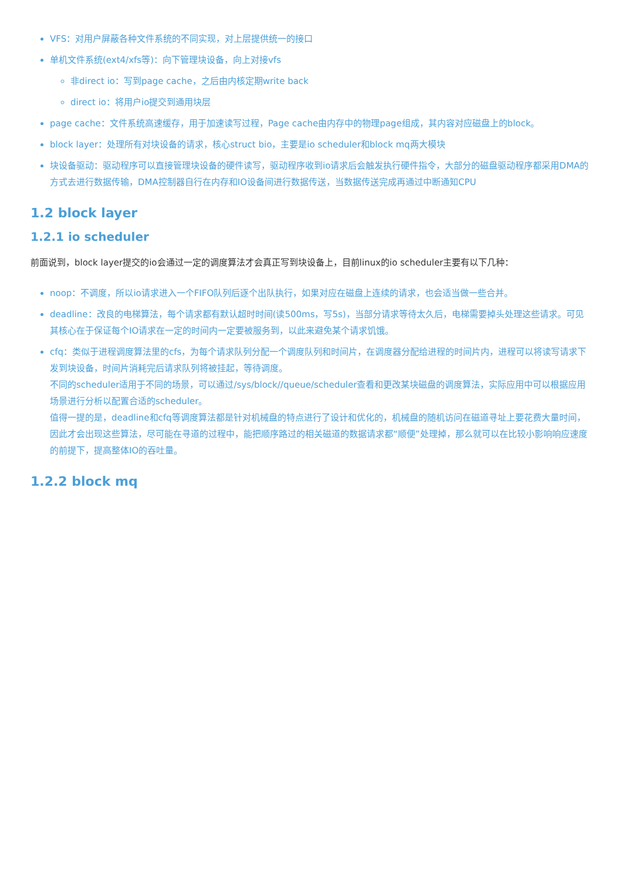VFS：对用户屏蔽各种文件系统的不同实现，对上层提供统一的接口
单机文件系统(ext4/xfs等)：向下管理块设备，向上对接vfs
非direct io：写到page cache，之后由内核定期write back
direct io：将用户io提交到通用块层
page cache：文件系统高速缓存，用于加速读写过程，Page cache由内存中的物理page组成，其内容对应磁盘上的block。
block layer：处理所有对块设备的请求，核心struct bio，主要是io scheduler和block mq两大模块
块设备驱动：驱动程序可以直接管理块设备的硬件读写，驱动程序收到io请求后会触发执行硬件指令，大部分的磁盘驱动程序都采用DMA的方式去进行数据传输，DMA控制器自行在内存和IO设备间进行数据传送，当数据传送完成再通过中断通知CPU
1.2 block layer
1.2.1 io scheduler
前面说到，block layer提交的io会通过一定的调度算法才会真正写到块设备上，目前linux的io scheduler主要有以下几种：
noop：不调度，所以io请求进入一个FIFO队列后逐个出队执行，如果对应在磁盘上连续的请求，也会适当做一些合并。
deadline：改良的电梯算法，每个请求都有默认超时时间(读500ms，写5s)，当部分请求等待太久后，电梯需要掉头处理这些请求。可见其核心在于保证每个IO请求在一定的时间内一定要被服务到，以此来避免某个请求饥饿。
cfq：类似于进程调度算法里的cfs，为每个请求队列分配一个调度队列和时间片，在调度器分配给进程的时间片内，进程可以将读写请求下发到块设备，时间片消耗完后请求队列将被挂起，等待调度。
不同的scheduler适用于不同的场景，可以通过/sys/block//queue/scheduler查看和更改某块磁盘的调度算法，实际应用中可以根据应用场景进行分析以配置合适的scheduler。
值得一提的是，deadline和cfq等调度算法都是针对机械盘的特点进行了设计和优化的，机械盘的随机访问在磁道寻址上要花费大量时间，因此才会出现这些算法，尽可能在寻道的过程中，能把顺序路过的相关磁道的数据请求都“顺便”处理掉，那么就可以在比较小影响响应速度的前提下，提高整体IO的吞吐量。
1.2.2 block mq